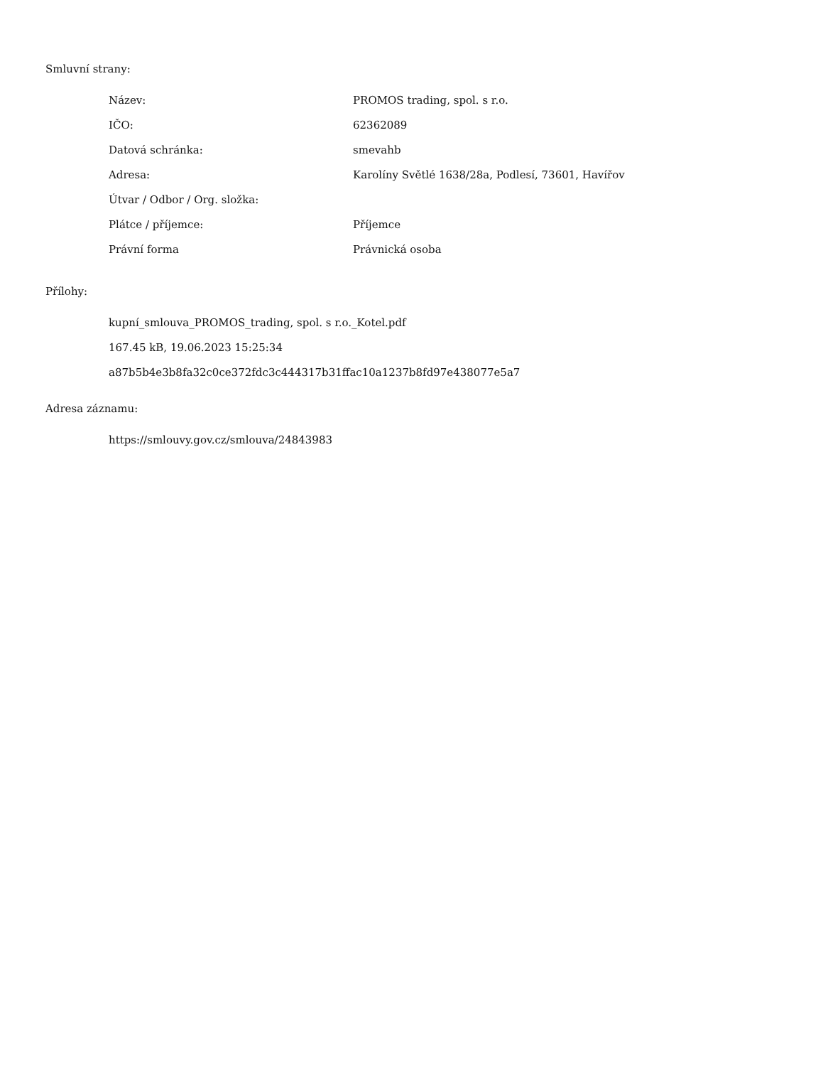Smluvní strany:
| Název: | PROMOS trading, spol. s r.o. |
| IČO: | 62362089 |
| Datová schránka: | smevahb |
| Adresa: | Karolíny Světlé 1638/28a, Podlesí, 73601, Havířov |
| Útvar / Odbor / Org. složka: | |
| Plátce / příjemce: | Příjemce |
| Právní forma | Právnická osoba |
Přílohy:
kupní_smlouva_PROMOS_trading, spol. s r.o._Kotel.pdf
167.45 kB, 19.06.2023 15:25:34
a87b5b4e3b8fa32c0ce372fdc3c444317b31ffac10a1237b8fd97e438077e5a7
Adresa záznamu:
https://smlouvy.gov.cz/smlouva/24843983